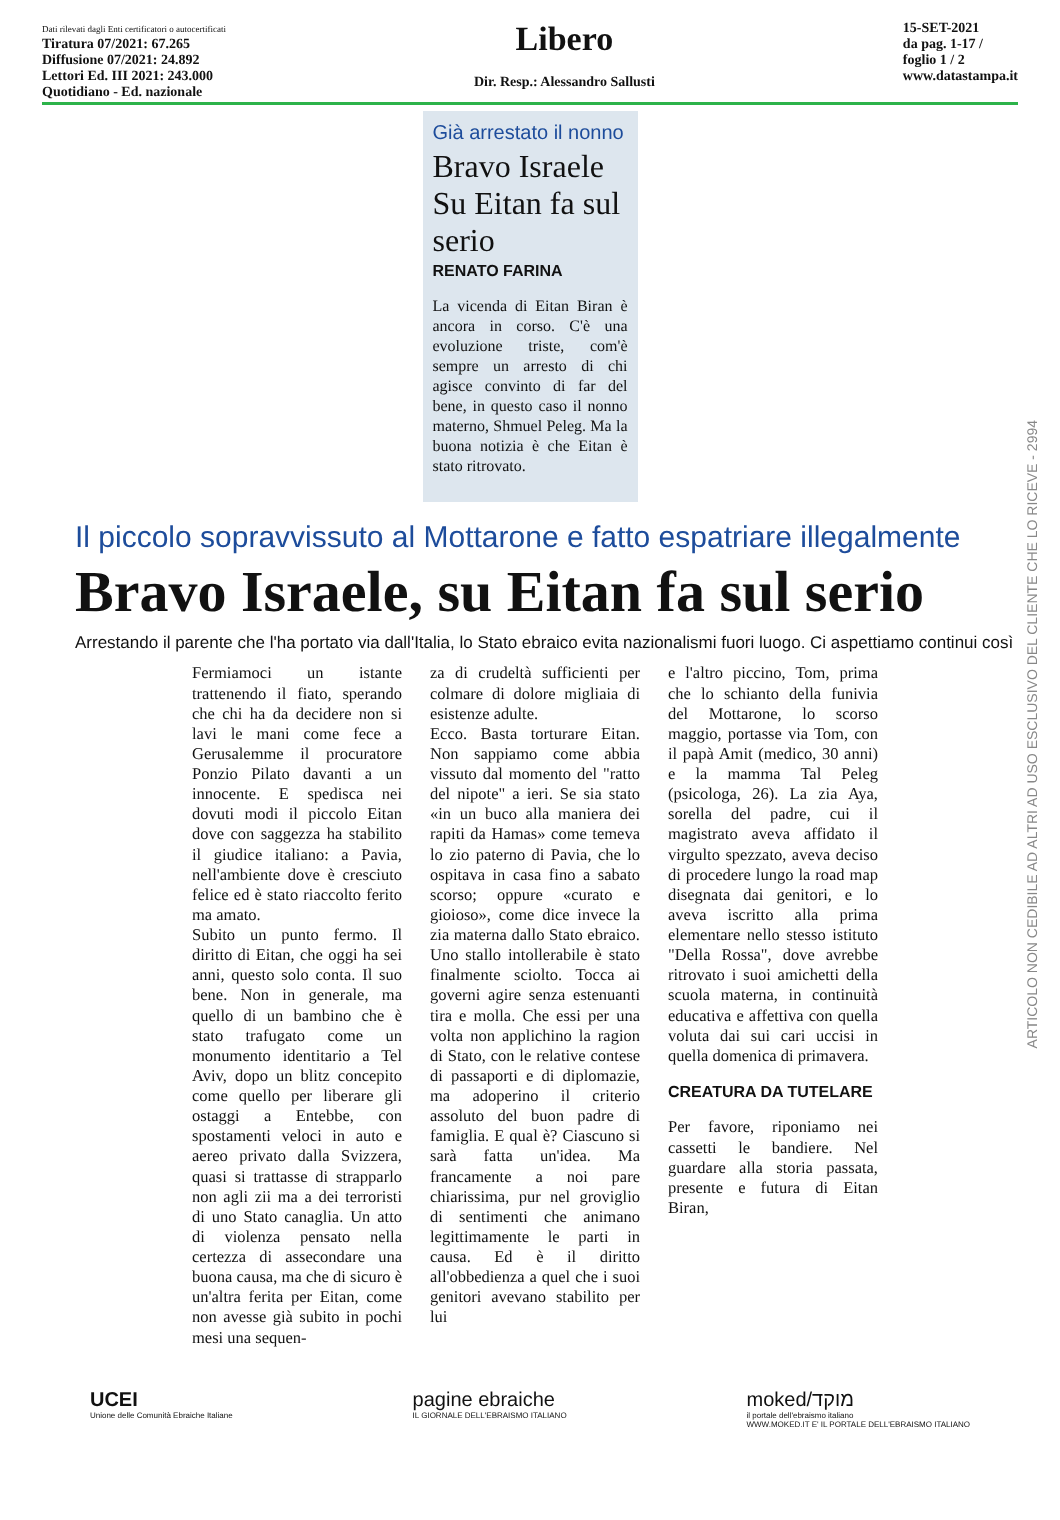Dati rilevati dagli Enti certificatori o autocertificati
Tiratura 07/2021: 67.265
Diffusione 07/2021: 24.892
Lettori Ed. III 2021: 243.000
Quotidiano - Ed. nazionale
Libero
Dir. Resp.: Alessandro Sallusti
15-SET-2021
da pag. 1-17 /
foglio 1 / 2
www.datastampa.it
Già arrestato il nonno
Bravo Israele Su Eitan fa sul serio
RENATO FARINA
La vicenda di Eitan Biran è ancora in corso. C'è una evoluzione triste, com'è sempre un arresto di chi agisce convinto di far del bene, in questo caso il nonno materno, Shmuel Peleg. Ma la buona notizia è che Eitan è stato ritrovato.
Il piccolo sopravvissuto al Mottarone e fatto espatriare illegalmente
Bravo Israele, su Eitan fa sul serio
Arrestando il parente che l'ha portato via dall'Italia, lo Stato ebraico evita nazionalismi fuori luogo. Ci aspettiamo continui così
Fermiamoci un istante trattenendo il fiato, sperando che chi ha da decidere non si lavi le mani come fece a Gerusalemme il procuratore Ponzio Pilato davanti a un innocente. E spedisca nei dovuti modi il piccolo Eitan dove con saggezza ha stabilito il giudice italiano: a Pavia, nell'ambiente dove è cresciuto felice ed è stato riaccolto ferito ma amato.
Subito un punto fermo. Il diritto di Eitan, che oggi ha sei anni, questo solo conta. Il suo bene. Non in generale, ma quello di un bambino che è stato trafugato come un monumento identitario a Tel Aviv, dopo un blitz concepito come quello per liberare gli ostaggi a Entebbe, con spostamenti veloci in auto e aereo privato dalla Svizzera, quasi si trattasse di strapparlo non agli zii ma a dei terroristi di uno Stato canaglia. Un atto di violenza pensato nella certezza di assecondare una buona causa, ma che di sicuro è un'altra ferita per Eitan, come non avesse già subito in pochi mesi una sequen-
za di crudeltà sufficienti per colmare di dolore migliaia di esistenze adulte.
Ecco. Basta torturare Eitan. Non sappiamo come abbia vissuto dal momento del "ratto del nipote" a ieri. Se sia stato «in un buco alla maniera dei rapiti da Hamas» come temeva lo zio paterno di Pavia, che lo ospitava in casa fino a sabato scorso; oppure «curato e gioioso», come dice invece la zia materna dallo Stato ebraico. Uno stallo intollerabile è stato finalmente sciolto. Tocca ai governi agire senza estenuanti tira e molla. Che essi per una volta non applichino la ragion di Stato, con le relative contese di passaporti e di diplomazie, ma adoperino il criterio assoluto del buon padre di famiglia. E qual è? Ciascuno si sarà fatta un'idea. Ma francamente a noi pare chiarissima, pur nel groviglio di sentimenti che animano legittimamente le parti in causa. Ed è il diritto all'obbedienza a quel che i suoi genitori avevano stabilito per lui
e l'altro piccino, Tom, prima che lo schianto della funivia del Mottarone, lo scorso maggio, portasse via Tom, con il papà Amit (medico, 30 anni) e la mamma Tal Peleg (psicologa, 26). La zia Aya, sorella del padre, cui il magistrato aveva affidato il virgulto spezzato, aveva deciso di procedere lungo la road map disegnata dai genitori, e lo aveva iscritto alla prima elementare nello stesso istituto "Della Rossa", dove avrebbe ritrovato i suoi amichetti della scuola materna, in continuità educativa e affettiva con quella voluta dai sui cari uccisi in quella domenica di primavera.
CREATURA DA TUTELARE
Per favore, riponiamo nei cassetti le bandiere. Nel guardare alla storia passata, presente e futura di Eitan Biran,
ARTICOLO NON CEDIBILE AD ALTRI AD USO ESCLUSIVO DEL CLIENTE CHE LO RICEVE - 2994
UCEI
Unione delle Comunità Ebraiche Italiane
pagine ebraiche
IL GIORNALE DELL'EBRAISMO ITALIANO
moked/מוקד
il portale dell'ebraismo italiano
WWW.MOKED.IT E' IL PORTALE DELL'EBRAISMO ITALIANO